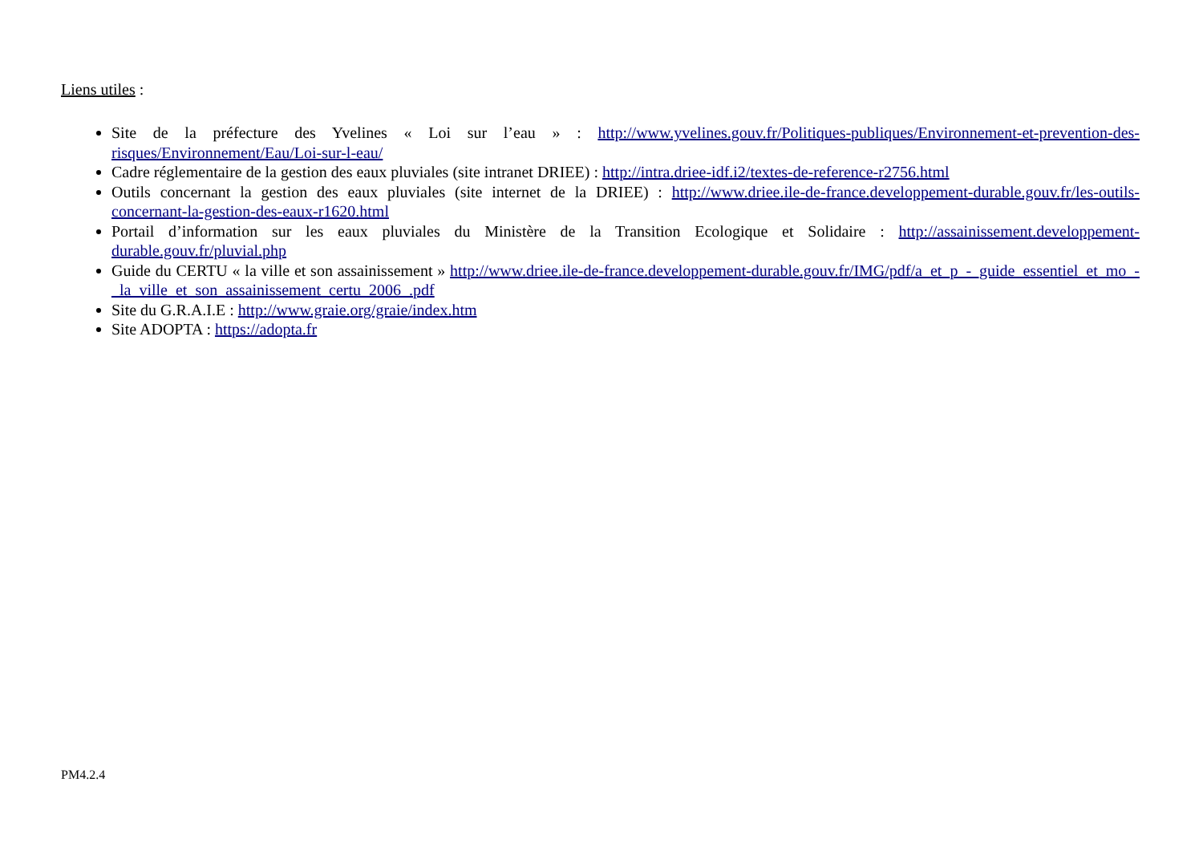Liens utiles :
Site de la préfecture des Yvelines « Loi sur l’eau » : http://www.yvelines.gouv.fr/Politiques-publiques/Environnement-et-prevention-des-risques/Environnement/Eau/Loi-sur-l-eau/
Cadre réglementaire de la gestion des eaux pluviales (site intranet DRIEE) : http://intra.driee-idf.i2/textes-de-reference-r2756.html
Outils concernant la gestion des eaux pluviales (site internet de la DRIEE) : http://www.driee.ile-de-france.developpement-durable.gouv.fr/les-outils-concernant-la-gestion-des-eaux-r1620.html
Portail d’information sur les eaux pluviales du Ministère de la Transition Ecologique et Solidaire : http://assainissement.developpement-durable.gouv.fr/pluvial.php
Guide du CERTU « la ville et son assainissement » http://www.driee.ile-de-france.developpement-durable.gouv.fr/IMG/pdf/a_et_p_-_guide_essentiel_et_mo_-_la_ville_et_son_assainissement_certu_2006_.pdf
Site du G.R.A.I.E : http://www.graie.org/graie/index.htm
Site ADOPTA : https://adopta.fr
PM4.2.4